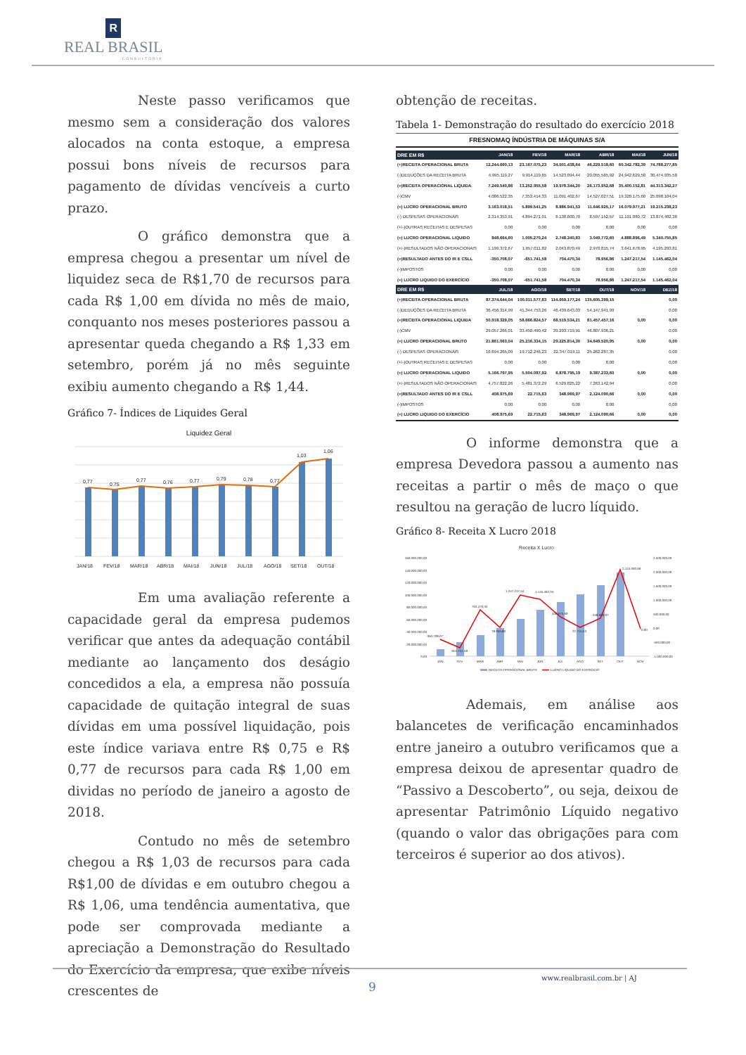R
REAL BRASIL
CONSULTORIA
Neste passo verificamos que mesmo sem a consideração dos valores alocados na conta estoque, a empresa possui bons níveis de recursos para pagamento de dívidas vencíveis a curto prazo.
O gráfico demonstra que a empresa chegou a presentar um nível de liquidez seca de R$1,70 de recursos para cada R$ 1,00 em dívida no mês de maio, conquanto nos meses posteriores passou a apresentar queda chegando a R$ 1,33 em setembro, porém já no mês seguinte exibiu aumento chegando a R$ 1,44.
Gráfico 7- Índices de Liquides Geral
Liquidez Geral
0,77
0,75
0,77
0,76
0,77
0,79
0,78
0,77
1,03
1,06
JAN/18
FEV/18
MAR/18
ABR/18
MAI/18
JUN/18
JUL/18
AGO/18
SET/18
OUT/18
Em uma avaliação referente a capacidade geral da empresa pudemos verificar que antes da adequação contábil mediante ao lançamento dos deságio concedidos a ela, a empresa não possuía capacidade de quitação integral de suas dívidas em uma possível liquidação, pois este índice variava entre R$ 0,75 e R$ 0,77 de recursos para cada R$ 1,00 em dividas no período de janeiro a agosto de 2018.
Contudo no mês de setembro chegou a R$ 1,03 de recursos para cada R$1,00 de dívidas e em outubro chegou a R$ 1,06, uma tendência aumentativa, que pode ser comprovada mediante a apreciação a Demonstração do Resultado do Exercício da empresa, que exibe níveis crescentes de
obtenção de receitas.
Tabela 1- Demonstração do resultado do exercício 2018
FRESNOMAQ ÍNDÚSTRIA DE MÁQUINAS S/A
| DRE EM R$ | JAN/18 | FEV/18 | MAR/18 | ABR/18 | MAI/18 | JUN/18 |
| --- | --- | --- | --- | --- | --- | --- |
| (+)RECEITA OPERACIONAL BRUTA | 12.244.660,13 | 23.167.075,23 | 34.501.438,64 | 46.229.518,60 | 60.342.782,39 | 74.788.277,85 |
| (-)DEDUÇÕES DA RECEITA BRUTA | 4.995.119,27 | 9.914.119,65 | 14.523.094,44 | 20.055.565,92 | 24.942.629,58 | 30.474.935,58 |
| (=)RECEITA OPERACIONAL LIQUIDA | 7.249.540,86 | 13.252.955,58 | 19.978.344,20 | 26.173.952,68 | 35.400.152,81 | 44.313.342,27 |
| (-)CMV | 4.086.522,35 | 7.353.414,33 | 11.091.402,67 | 14.527.027,51 | 19.320.175,60 | 25.098.104,04 |
| (=) LUCRO OPERACIONAL BRUTO | 3.163.018,51 | 5.899.541,25 | 8.886.941,53 | 11.646.925,17 | 16.079.977,21 | 19.215.238,23 |
| (-) DESPESAS OPERACIONAIS | 2.314.353,91 | 4.894.271,01 | 6.138.600,70 | 8.597.152,57 | 11.191.080,72 | 13.874.482,38 |
| (+/-)OUTRAS RECEITAS E DESPESAS | 0,00 | 0,00 | 0,00 | 0,00 | 0,00 | 0,00 |
| (=) LUCRO OPERACIONAL LIQUIDO | 848.664,60 | 1.005.270,24 | 2.748.340,83 | 3.049.772,60 | 4.888.896,49 | 5.340.755,85 |
| (+/-)RESULTADOS NÃO OPERACIONAIS | 1.199.372,67 | 1.657.011,82 | 2.043.870,49 | 2.970.815,74 | 3.641.678,95 | 4.195.293,81 |
| (=)RESULTADO ANTES DO IR E CSLL | -350.708,07 | -651.741,58 | 704.470,34 | 78.956,86 | 1.247.217,54 | 1.145.462,04 |
| (-)IMPOSTOS | 0,00 | 0,00 | 0,00 | 0,00 | 0,00 | 0,00 |
| (=) LUCRO LIQUIDO DO EXERCÍCIO | -350.708,07 | -651.741,58 | 704.470,34 | 78.956,86 | 1.247.217,54 | 1.145.462,04 |
| DRE EM R$ | JUL/18 | AGO/18 | SET/18 | OUT/18 | NOV/18 | DEZ/18 |
| (+)RECEITA OPERACIONAL BRUTA | 87.374.644,04 | 100.011.577,83 | 114.959.177,24 | 135.605.399,15 | | 0,00 |
| (-)DEDUÇÕES DA RECEITA BRUTA | 36.456.314,99 | 41.344.753,26 | 46.439.643,03 | 54.147.941,99 | | 0,00 |
| (=)RECEITA OPERACIONAL LIQUIDA | 50.918.329,05 | 58.666.824,57 | 68.519.534,21 | 81.457.457,16 | 0,00 | 0,00 |
| (-)CMV | 29.057.266,01 | 33.450.490,42 | 39.293.719,91 | 46.807.936,21 | | 0,00 |
| (=) LUCRO OPERACIONAL BRUTO | 21.861.063,04 | 25.216.334,15 | 29.225.814,30 | 34.649.520,95 | 0,00 | 0,00 |
| (-) DESPESAS OPERACIONAIS | 16.694.265,09 | 19.712.246,23 | 22.347.019,11 | 25.262.287,35 | | 0,00 |
| (+/-)OUTRAS RECEITAS E DESPESAS | 0,00 | 0,00 | 0,00 | 0,00 | | 0,00 |
| (=) LUCRO OPERACIONAL LIQUIDO | 5.166.797,95 | 5.504.087,92 | 6.878.795,19 | 9.387.233,60 | 0,00 | 0,00 |
| (+/-)RESULTADOS NÃO OPERACIONAIS | 4.757.822,26 | 5.481.372,29 | 6.529.825,22 | 7.263.142,94 | | 0,00 |
| (=)RESULTADO ANTES DO IR E CSLL | 408.975,69 | 22.715,63 | 348.969,97 | 2.124.090,66 | 0,00 | 0,00 |
| (-)IMPOSTOS | 0,00 | 0,00 | 0,00 | 0,00 | | 0,00 |
| (=) LUCRO LIQUIDO DO EXERCÍCIO | 408.975,69 | 22.715,63 | 348.969,97 | 2.124.090,66 | 0,00 | 0,00 |
O informe demonstra que a empresa Devedora passou a aumento nas receitas a partir o mês de maço o que resultou na geração de lucro líquido.
Gráfico 8- Receita X Lucro 2018
Receita X Lucro
160.000.000,00
140.000.000,00
120.000.000,00
100.000.000,00
80.000.000,00
60.000.000,00
40.000.000,00
20.000.000,00
0,00
2.500.000,00
2.000.000,00
1.500.000,00
1.000.000,00
500.000,00
0,00
-500.000,00
-1.000.000,00
-350.708,07
-651.741,58
704.470,34
78.956,86
1.247.217,54
1.145.462,04
408.975,69
22.715,63
348.969,97
2.124.090,66
0,00
JAN
FEV
MAR
ABR
MAI
JUN
JUL
AGO
SET
OUT
NOV
RECEITA OPERACIONAL BRUTA
LUCRO LIQUIDO DO EXERCICIO
Ademais, em análise aos balancetes de verificação encaminhados entre janeiro a outubro verificamos que a empresa deixou de apresentar quadro de “Passivo a Descoberto”, ou seja, deixou de apresentar Patrimônio Líquido negativo (quando o valor das obrigações para com terceiros é superior ao dos ativos).
www.realbrasil.com.br | AJ
9